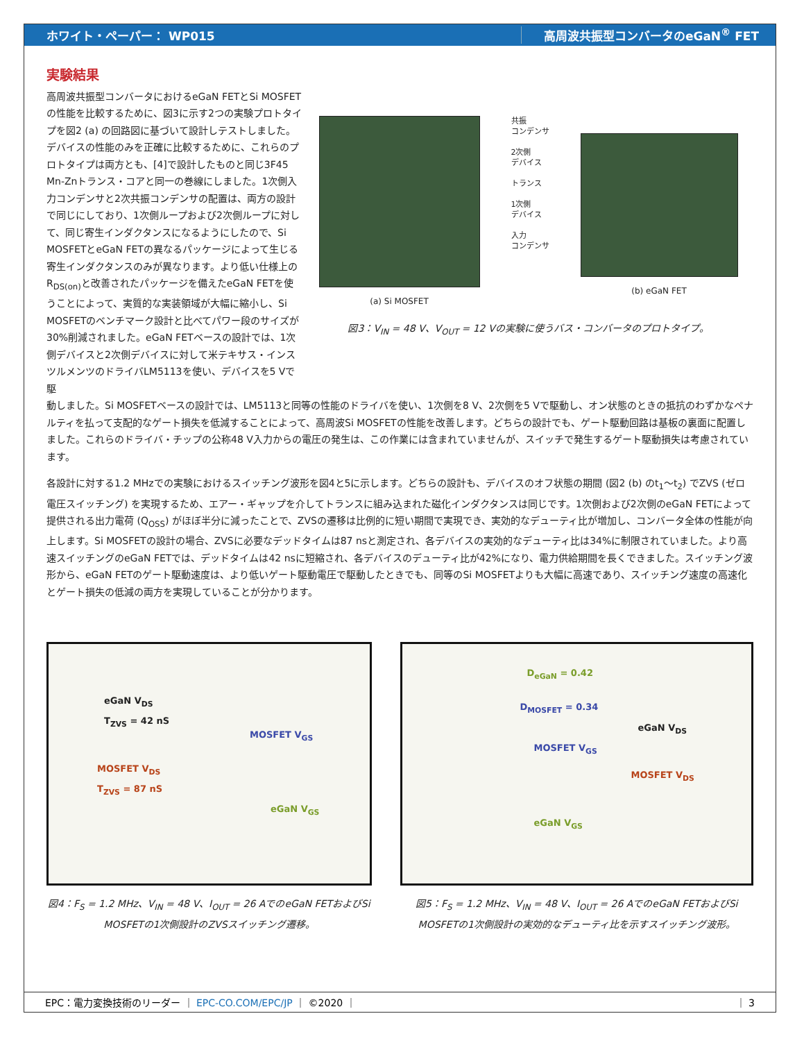ホワイト・ペーパー： WP015 高周波共振型コンバータのeGaN<sup>®</sup> FET
実験結果
高周波共振型コンバータにおけるeGaN FETとSi MOSFETの性能を比較するために、図3に示す2つの実験プロトタイプを図2 (a) の回路図に基づいて設計しテストしました。デバイスの性能のみを正確に比較するために、これらのプロトタイプは両方とも、[4]で設計したものと同じ3F45 Mn-Znトランス・コアと同一の巻線にしました。1次側入力コンデンサと2次共振コンデンサの配置は、両方の設計で同じにしており、1次側ループおよび2次側ループに対して、同じ寄生インダクタンスになるようにしたので、Si MOSFETとeGaN FETの異なるパッケージによって生じる寄生インダクタンスのみが異なります。より低い仕様上のR<sub>DS(on)</sub>と改善されたパッケージを備えたeGaN FETを使うことによって、実質的な実装領域が大幅に縮小し、Si MOSFETのベンチマーク設計と比べてパワー段のサイズが30%削減されました。eGaN FETベースの設計では、1次側デバイスと2次側デバイスに対して米テキサス・インスツルメンツのドライバLM5113を使い、デバイスを5 Vで駆
(a) Si MOSFET
共振
コンデンサ
2次側
デバイス
トランス
1次側
デバイス
入力
コンデンサ
(b) eGaN FET
図3：V<sub>IN</sub> = 48 V、V<sub>OUT</sub> = 12 Vの実験に使うバス・コンバータのプロトタイプ。
動しました。Si MOSFETベースの設計では、LM5113と同等の性能のドライバを使い、1次側を8 V、2次側を5 Vで駆動し、オン状態のときの抵抗のわずかなペナルティを払って支配的なゲート損失を低減することによって、高周波Si MOSFETの性能を改善します。どちらの設計でも、ゲート駆動回路は基板の裏面に配置しました。これらのドライバ・チップの公称48 V入力からの電圧の発生は、この作業には含まれていませんが、スイッチで発生するゲート駆動損失は考慮されています。
各設計に対する1.2 MHzでの実験におけるスイッチング波形を図4と5に示します。どちらの設計も、デバイスのオフ状態の期間 (図2 (b) のt<sub>1</sub>～t<sub>2</sub>) でZVS (ゼロ電圧スイッチング) を実現するため、エアー・ギャップを介してトランスに組み込まれた磁化インダクタンスは同じです。1次側および2次側のeGaN FETによって提供される出力電荷 (Q<sub>OSS</sub>) がほぼ半分に減ったことで、ZVSの遷移は比例的に短い期間で実現でき、実効的なデューティ比が増加し、コンバータ全体の性能が向上します。Si MOSFETの設計の場合、ZVSに必要なデッドタイムは87 nsと測定され、各デバイスの実効的なデューティ比は34%に制限されていました。より高速スイッチングのeGaN FETでは、デッドタイムは42 nsに短縮され、各デバイスのデューティ比が42%になり、電力供給期間を長くできました。スイッチング波形から、eGaN FETのゲート駆動速度は、より低いゲート駆動電圧で駆動したときでも、同等のSi MOSFETよりも大幅に高速であり、スイッチング速度の高速化とゲート損失の低減の両方を実現していることが分かります。
eGaN V<sub>DS</sub>
T<sub>ZVS</sub> = 42 nS
MOSFET V<sub>GS</sub>
MOSFET V<sub>DS</sub>
T<sub>ZVS</sub> = 87 nS
eGaN V<sub>GS</sub>
図4：F<sub>S</sub> = 1.2 MHz、V<sub>IN</sub> = 48 V、I<sub>OUT</sub> = 26 AでのeGaN FETおよびSi MOSFETの1次側設計のZVSスイッチング遷移。
D<sub>eGaN</sub> = 0.42
D<sub>MOSFET</sub> = 0.34
eGaN V<sub>DS</sub>
MOSFET V<sub>GS</sub>
MOSFET V<sub>DS</sub>
eGaN V<sub>GS</sub>
図5：F<sub>S</sub> = 1.2 MHz、V<sub>IN</sub> = 48 V、I<sub>OUT</sub> = 26 AでのeGaN FETおよびSi MOSFETの1次側設計の実効的なデューティ比を示すスイッチング波形。
EPC：電力変換技術のリーダー ｜ EPC-CO.COM/EPC/JP ｜ ©2020 ｜ ｜ 3